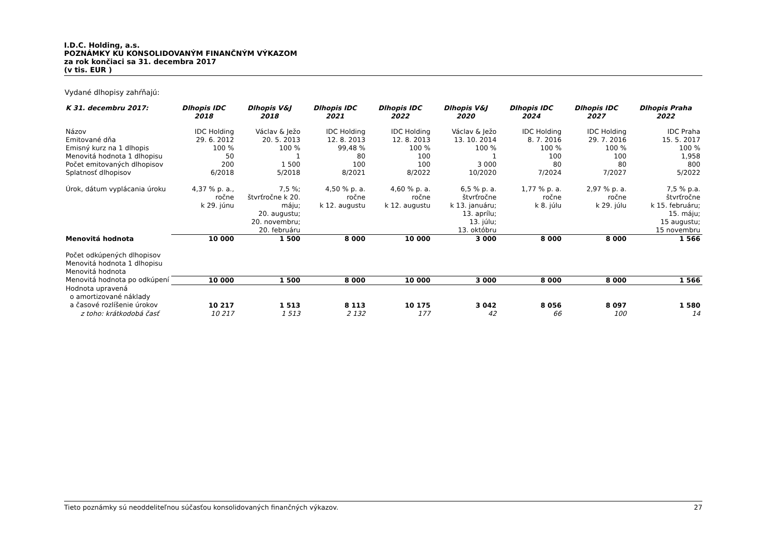I.D.C. Holding, a.s.
POZNÁMKY KU KONSOLIDOVANÝM FINANČNÝM VÝKAZOM
za rok končiaci sa 31. decembra 2017
(v tis. EUR )
Vydané dlhopisy zahŕňajú:
| K 31. decembru 2017: | Dlhopis IDC 2018 | Dlhopis V&J 2018 | Dlhopis IDC 2021 | Dlhopis IDC 2022 | Dlhopis V&J 2020 | Dlhopis IDC 2024 | Dlhopis IDC 2027 | Dlhopis Praha 2022 |
| --- | --- | --- | --- | --- | --- | --- | --- | --- |
| Názov | IDC Holding | Václav & Ježo | IDC Holding | IDC Holding | Václav & Ježo | IDC Holding | IDC Holding | IDC Praha |
| Emitované dňa | 29. 6. 2012 | 20. 5. 2013 | 12. 8. 2013 | 12. 8. 2013 | 13. 10. 2014 | 8. 7. 2016 | 29. 7. 2016 | 15. 5. 2017 |
| Emisný kurz na 1 dlhopis | 100 % | 100 % | 99,48 % | 100 % | 100 % | 100 % | 100 % | 100 % |
| Menovitá hodnota 1 dlhopisu | 50 | 1 | 80 | 100 | 1 | 100 | 100 | 1,958 |
| Počet emitovaných dlhopisov | 200 | 1 500 | 100 | 100 | 3 000 | 80 | 80 | 800 |
| Splatnosť dlhopisov | 6/2018 | 5/2018 | 8/2021 | 8/2022 | 10/2020 | 7/2024 | 7/2027 | 5/2022 |
| Úrok, dátum vyplácania úroku | 4,37 % p. a., ročne k 29. júnu | 7,5 %; štvrťročne k 20. máju; 20. augustu; 20. novembru; 20. februáru | 4,50 % p. a. ročne k 12. augustu | 4,60 % p. a. ročne k 12. augustu | 6,5 % p. a. štvrťročne k 13. januáru; 13. aprílu; 13. júlu; 13. októbru | 1,77 % p. a. ročne k 8. júlu | 2,97 % p. a. ročne k 29. júlu | 7,5 % p.a. štvrťročne k 15. februáru; 15. máju; 15 augustu; 15 novembru |
| Menovitá hodnota | 10 000 | 1 500 | 8 000 | 10 000 | 3 000 | 8 000 | 8 000 | 1 566 |
| Počet odkúpených dlhopisov | | | | | | | | |
| Menovitá hodnota 1 dlhopisu | | | | | | | | |
| Menovitá hodnota | | | | | | | | |
| Menovitá hodnota po odkúpení | 10 000 | 1 500 | 8 000 | 10 000 | 3 000 | 8 000 | 8 000 | 1 566 |
| Hodnota upravená o amortizované náklady a časové rozlíšenie úrokov | 10 217 | 1 513 | 8 113 | 10 175 | 3 042 | 8 056 | 8 097 | 1 580 |
| z toho: krátkodobá časť | 10 217 | 1 513 | 2 132 | 177 | 42 | 66 | 100 | 14 |
Tieto poznámky sú neoddeliteľnou súčasťou konsolidovaných finančných výkazov. 27